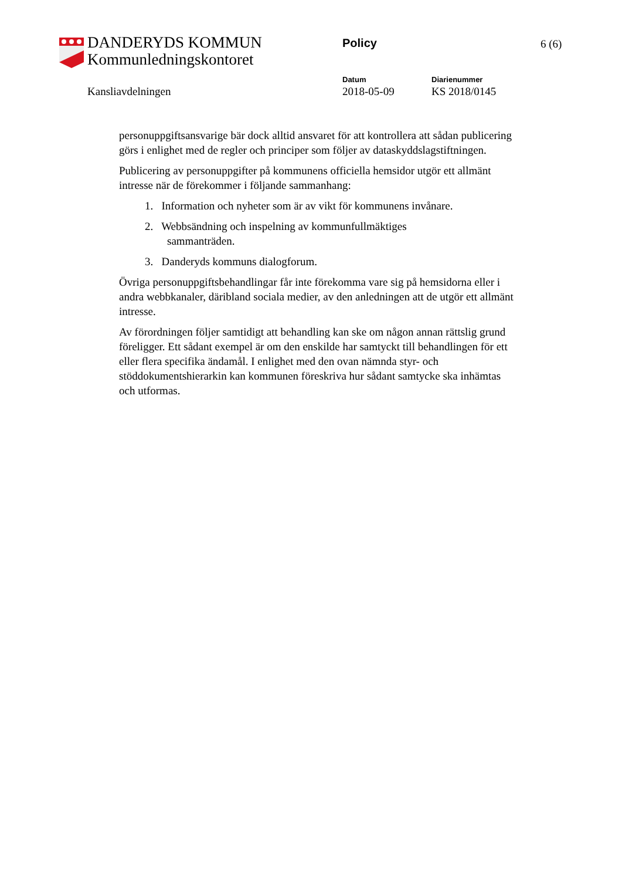DANDERYDS KOMMUN
Kommunledningskontoret
Policy 6 (6)
Kansliavdelningen
Datum Diarienummer
2018-05-09 KS 2018/0145
personuppgiftsansvarige bär dock alltid ansvaret för att kontrollera att sådan publicering görs i enlighet med de regler och principer som följer av dataskyddslagstiftningen.
Publicering av personuppgifter på kommunens officiella hemsidor utgör ett allmänt intresse när de förekommer i följande sammanhang:
1. Information och nyheter som är av vikt för kommunens invånare.
2. Webbsändning och inspelning av kommunfullmäktiges
sammanträden.
3. Danderyds kommuns dialogforum.
Övriga personuppgiftsbehandlingar får inte förekomma vare sig på hemsidorna eller i andra webbkanaler, däribland sociala medier, av den anledningen att de utgör ett allmänt intresse.
Av förordningen följer samtidigt att behandling kan ske om någon annan rättslig grund föreligger. Ett sådant exempel är om den enskilde har samtyckt till behandlingen för ett eller flera specifika ändamål. I enlighet med den ovan nämnda styr- och stöddokumentshierarkin kan kommunen föreskriva hur sådant samtycke ska inhämtas och utformas.